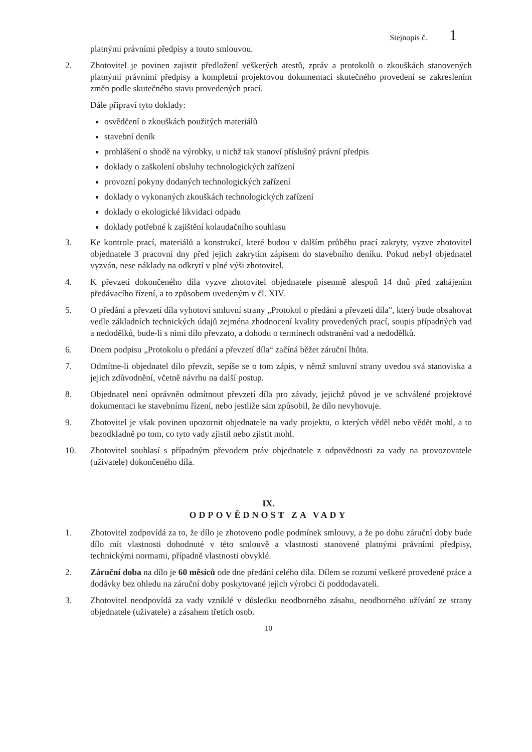Stejnopis č. 1
platnými právními předpisy a touto smlouvou.
2. Zhotovitel je povinen zajistit předložení veškerých atestů, zpráv a protokolů o zkouškách stanovených platnými právními předpisy a kompletní projektovou dokumentaci skutečného provedení se zakreslením změn podle skutečného stavu provedených prací.
Dále připraví tyto doklady:
osvědčení o zkouškách použitých materiálů
stavební deník
prohlášení o shodě na výrobky, u nichž tak stanoví příslušný právní předpis
doklady o zaškolení obsluhy technologických zařízení
provozní pokyny dodaných technologických zařízení
doklady o vykonaných zkouškách technologických zařízení
doklady o ekologické likvidaci odpadu
doklady potřebné k zajištění kolaudačního souhlasu
3. Ke kontrole prací, materiálů a konstrukcí, které budou v dalším průběhu prací zakryty, vyzve zhotovitel objednatele 3 pracovní dny před jejich zakrytím zápisem do stavebního deníku. Pokud nebyl objednatel vyzván, nese náklady na odkrytí v plné výši zhotovitel.
4. K převzetí dokončeného díla vyzve zhotovitel objednatele písemně alespoň 14 dnů před zahájením předávacího řízení, a to způsobem uvedeným v čl. XIV.
5. O předání a převzetí díla vyhotoví smluvní strany „Protokol o předání a převzetí díla", který bude obsahovat vedle základních technických údajů zejména zhodnocení kvality provedených prací, soupis případných vad a nedodělků, bude-li s nimi dílo převzato, a dohodu o termínech odstranění vad a nedodělků.
6. Dnem podpisu „Protokolu o předání a převzetí díla“ začíná běžet záruční lhůta.
7. Odmítne-li objednatel dílo převzít, sepíše se o tom zápis, v němž smluvní strany uvedou svá stanoviska a jejich zdůvodnění, včetně návrhu na další postup.
8. Objednatel není oprávněn odmítnout převzetí díla pro závady, jejichž původ je ve schválené projektové dokumentaci ke stavebnímu řízení, nebo jestliže sám způsobil, že dílo nevyhovuje.
9. Zhotovitel je však povinen upozornit objednatele na vady projektu, o kterých věděl nebo vědět mohl, a to bezodkladně po tom, co tyto vady zjistil nebo zjistit mohl.
10. Zhotovitel souhlasí s případným převodem práv objednatele z odpovědnosti za vady na provozovatele (uživatele) dokončeného díla.
IX.
ODPOVĚDNOST ZA VADY
1. Zhotovitel zodpovídá za to, že dílo je zhotoveno podle podmínek smlouvy, a že po dobu záruční doby bude dílo mít vlastnosti dohodnuté v této smlouvě a vlastnosti stanovené platnými právními předpisy, technickými normami, případně vlastnosti obvyklé.
2. Záruční doba na dílo je 60 měsíců ode dne předání celého díla. Dílem se rozumí veškeré provedené práce a dodávky bez ohledu na záruční doby poskytované jejich výrobci či poddodavateli.
3. Zhotovitel neodpovídá za vady vzniklé v důsledku neodborného zásahu, neodborného užívání ze strany objednatele (uživatele) a zásahem třetích osob.
10